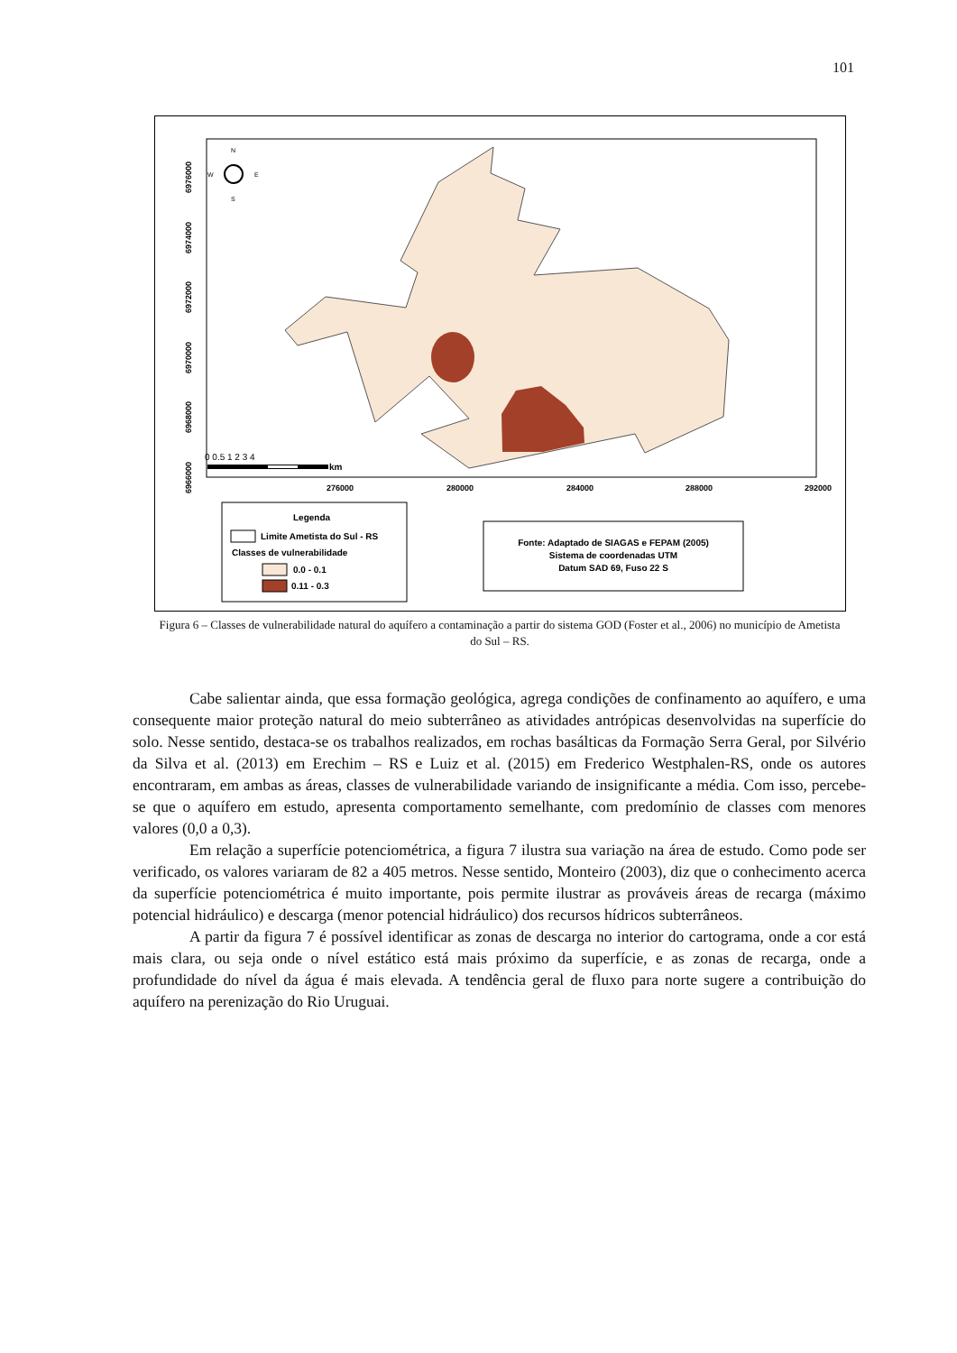101
276000
280000
284000
288000
292000
6976000
6974000
6972000
6970000
6968000
6966000
N
S
W
E
0 0.5 1 2 3 4
km
Legenda
Limite Ametista do Sul - RS
Classes de vulnerabilidade
0.0 - 0.1
0.11 - 0.3
Fonte: Adaptado de SIAGAS e FEPAM (2005)
Sistema de coordenadas UTM
Datum SAD 69, Fuso 22 S
Figura 6 – Classes de vulnerabilidade natural do aquífero a contaminação a partir do sistema GOD (Foster et al., 2006) no município de Ametista do Sul – RS.
Cabe salientar ainda, que essa formação geológica, agrega condições de confinamento ao aquífero, e uma consequente maior proteção natural do meio subterrâneo as atividades antrópicas desenvolvidas na superfície do solo. Nesse sentido, destaca-se os trabalhos realizados, em rochas basálticas da Formação Serra Geral, por Silvério da Silva et al. (2013) em Erechim – RS e Luiz et al. (2015) em Frederico Westphalen-RS, onde os autores encontraram, em ambas as áreas, classes de vulnerabilidade variando de insignificante a média. Com isso, percebe-se que o aquífero em estudo, apresenta comportamento semelhante, com predomínio de classes com menores valores (0,0 a 0,3).
Em relação a superfície potenciométrica, a figura 7 ilustra sua variação na área de estudo. Como pode ser verificado, os valores variaram de 82 a 405 metros. Nesse sentido, Monteiro (2003), diz que o conhecimento acerca da superfície potenciométrica é muito importante, pois permite ilustrar as prováveis áreas de recarga (máximo potencial hidráulico) e descarga (menor potencial hidráulico) dos recursos hídricos subterrâneos.
A partir da figura 7 é possível identificar as zonas de descarga no interior do cartograma, onde a cor está mais clara, ou seja onde o nível estático está mais próximo da superfície, e as zonas de recarga, onde a profundidade do nível da água é mais elevada. A tendência geral de fluxo para norte sugere a contribuição do aquífero na perenização do Rio Uruguai.